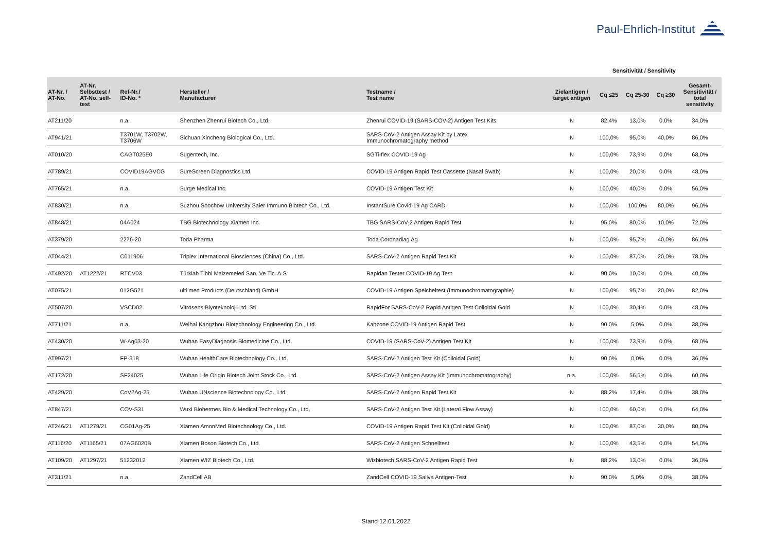Paul-Ehrlich-Institut
Sensitivität / Sensitivity
| AT-Nr. / AT-No. | AT-Nr. Selbsttest / AT-No. self- test | Ref-Nr./ ID-No. * | Hersteller / Manufacturer | Testname / Test name | Zielantigen / target antigen | Cq ≤25 | Cq 25-30 | Cq ≥30 | Gesamt- Sensitivität / total sensitivity |
| --- | --- | --- | --- | --- | --- | --- | --- | --- | --- |
| AT211/20 | | n.a. | Shenzhen Zhenrui Biotech Co., Ltd. | Zhenrui COVID-19 (SARS-COV-2) Antigen Test Kits | N | 82,4% | 13,0% | 0,0% | 34,0% |
| AT941/21 | | T3701W, T3702W, T3706W | Sichuan Xincheng Biological Co., Ltd. | SARS-CoV-2 Antigen Assay Kit by Latex Immunochromatography method | N | 100,0% | 95,0% | 40,0% | 86,0% |
| AT010/20 | | CAGT025E0 | Sugentech, Inc. | SGTi-flex COVID-19 Ag | N | 100,0% | 73,9% | 0,0% | 68,0% |
| AT789/21 | | COVID19AGVCG | SureScreen Diagnostics Ltd. | COVID-19 Antigen Rapid Test Cassette (Nasal Swab) | N | 100,0% | 20,0% | 0,0% | 48,0% |
| AT765/21 | | n.a. | Surge Medical Inc. | COVID-19 Antigen Test Kit | N | 100,0% | 40,0% | 0,0% | 56,0% |
| AT830/21 | | n.a. | Suzhou Soochow University Saier Immuno Biotech Co., Ltd. | InstantSure Covid-19 Ag CARD | N | 100,0% | 100,0% | 80,0% | 96,0% |
| AT848/21 | | 04A024 | TBG Biotechnology Xiamen Inc. | TBG SARS-CoV-2 Antigen Rapid Test | N | 95,0% | 80,0% | 10,0% | 72,0% |
| AT379/20 | | 2276-20 | Toda Pharma | Toda Coronadiag Ag | N | 100,0% | 95,7% | 40,0% | 86,0% |
| AT044/21 | | C011906 | Triplex International Biosciences (China) Co., Ltd. | SARS-CoV-2 Antigen Rapid Test Kit | N | 100,0% | 87,0% | 20,0% | 78,0% |
| AT492/20 | AT1222/21 | RTCV03 | Türklab Tibbi Malzemeleri San. Ve Tic. A.S | Rapidan Tester COVID-19 Ag Test | N | 90,0% | 10,0% | 0,0% | 40,0% |
| AT075/21 | | 012G521 | ulti med Products (Deutschland) GmbH | COVID-19 Antigen Speicheltest (Immunochromatographie) | N | 100,0% | 95,7% | 20,0% | 82,0% |
| AT507/20 | | VSCD02 | Vitrosens Biyoteknoloji Ltd. Sti | RapidFor SARS-CoV-2 Rapid Antigen Test Colloidal Gold | N | 100,0% | 30,4% | 0,0% | 48,0% |
| AT711/21 | | n.a. | Weihai Kangzhou Biotechnology Engineering Co., Ltd. | Kanzone COVID-19 Antigen Rapid Test | N | 90,0% | 5,0% | 0,0% | 38,0% |
| AT430/20 | | W-Ag03-20 | Wuhan EasyDiagnosis Biomedicine Co., Ltd. | COVID-19 (SARS-CoV-2) Antigen Test Kit | N | 100,0% | 73,9% | 0,0% | 68,0% |
| AT997/21 | | FP-318 | Wuhan HealthCare Biotechnology Co., Ltd. | SARS-CoV-2 Antigen Test Kit (Colloidal Gold) | N | 90,0% | 0,0% | 0,0% | 36,0% |
| AT172/20 | | SF24025 | Wuhan Life Origin Biotech Joint Stock Co., Ltd. | SARS-CoV-2 Antigen Assay Kit (Immunochromatography) | n.a. | 100,0% | 56,5% | 0,0% | 60,0% |
| AT429/20 | | CoV2Ag-25 | Wuhan UNscience Biotechnology Co., Ltd. | SARS-CoV-2 Antigen Rapid Test Kit | N | 88,2% | 17,4% | 0,0% | 38,0% |
| AT847/21 | | COV-S31 | Wuxi Biohermes Bio & Medical Technology Co., Ltd. | SARS-CoV-2 Antigen Test Kit (Lateral Flow Assay) | N | 100,0% | 60,0% | 0,0% | 64,0% |
| AT246/21 | AT1279/21 | CG01Ag-25 | Xiamen AmonMed Biotechnology Co., Ltd. | COVID-19 Antigen Rapid Test Kit (Colloidal Gold) | N | 100,0% | 87,0% | 30,0% | 80,0% |
| AT116/20 | AT1165/21 | 07AG6020B | Xiamen Boson Biotech Co., Ltd. | SARS-CoV-2 Antigen Schnelltest | N | 100,0% | 43,5% | 0,0% | 54,0% |
| AT109/20 | AT1297/21 | 51232012 | Xiamen WIZ Biotech Co., Ltd. | Wizbiotech SARS-CoV-2 Antigen Rapid Test | N | 88,2% | 13,0% | 0,0% | 36,0% |
| AT311/21 | | n.a. | ZandCell AB | ZandCell COVID-19 Saliva Antigen-Test | N | 90,0% | 5,0% | 0,0% | 38,0% |
Stand 12.01.2022